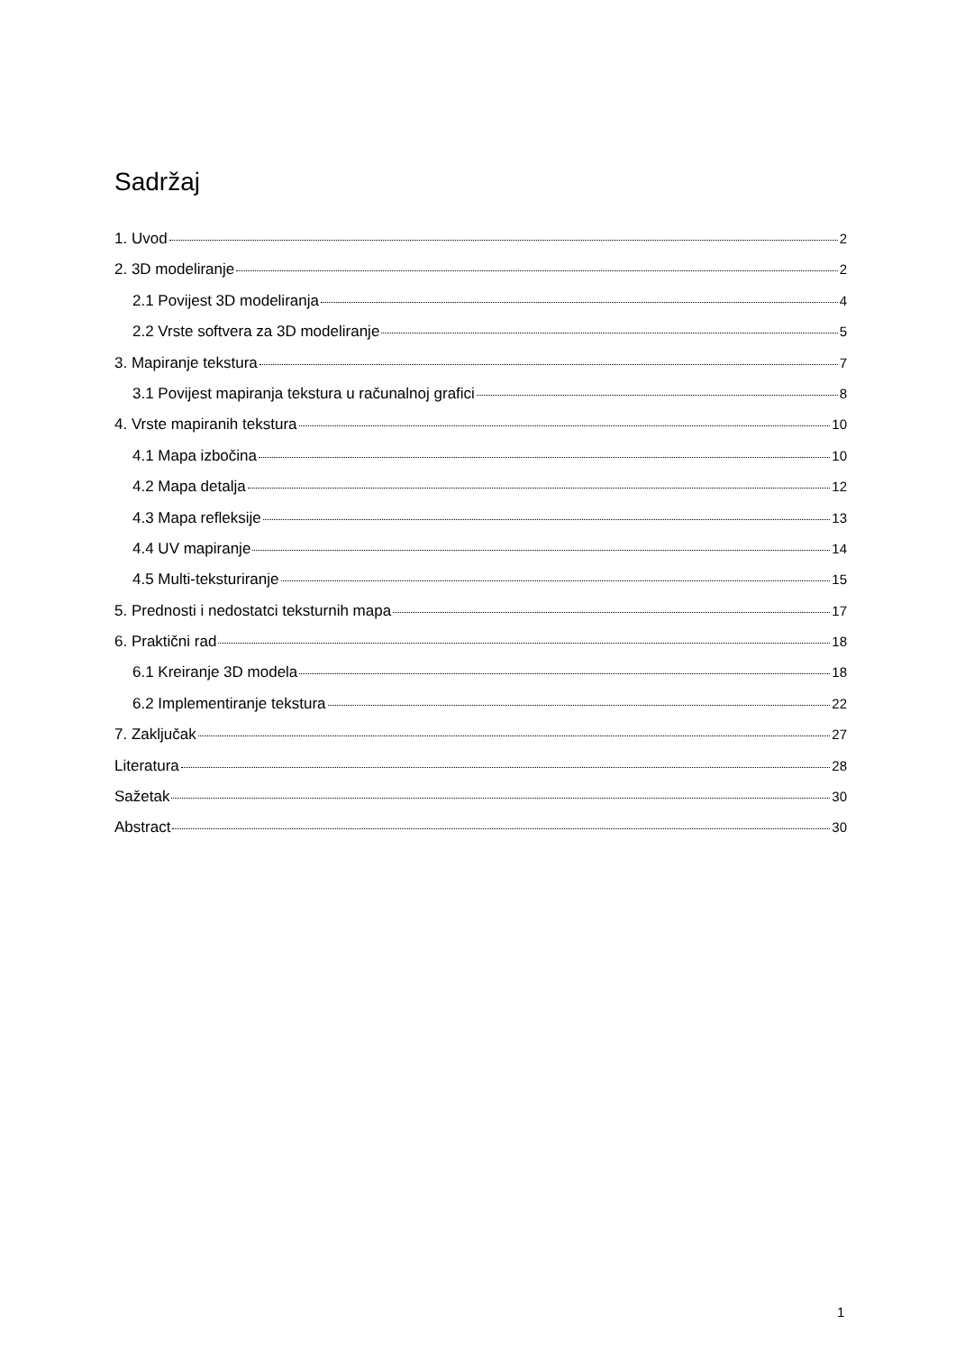Sadržaj
1. Uvod 2
2. 3D modeliranje 2
2.1 Povijest 3D modeliranja 4
2.2 Vrste softvera za 3D modeliranje 5
3. Mapiranje tekstura 7
3.1 Povijest mapiranja tekstura u računalnoj grafici 8
4. Vrste mapiranih tekstura 10
4.1 Mapa izbočina 10
4.2 Mapa detalja 12
4.3 Mapa refleksije 13
4.4 UV mapiranje 14
4.5 Multi-teksturiranje 15
5. Prednosti i nedostatci teksturnih mapa 17
6. Praktični rad 18
6.1 Kreiranje 3D modela 18
6.2 Implementiranje tekstura 22
7. Zaključak 27
Literatura 28
Sažetak 30
Abstract 30
1